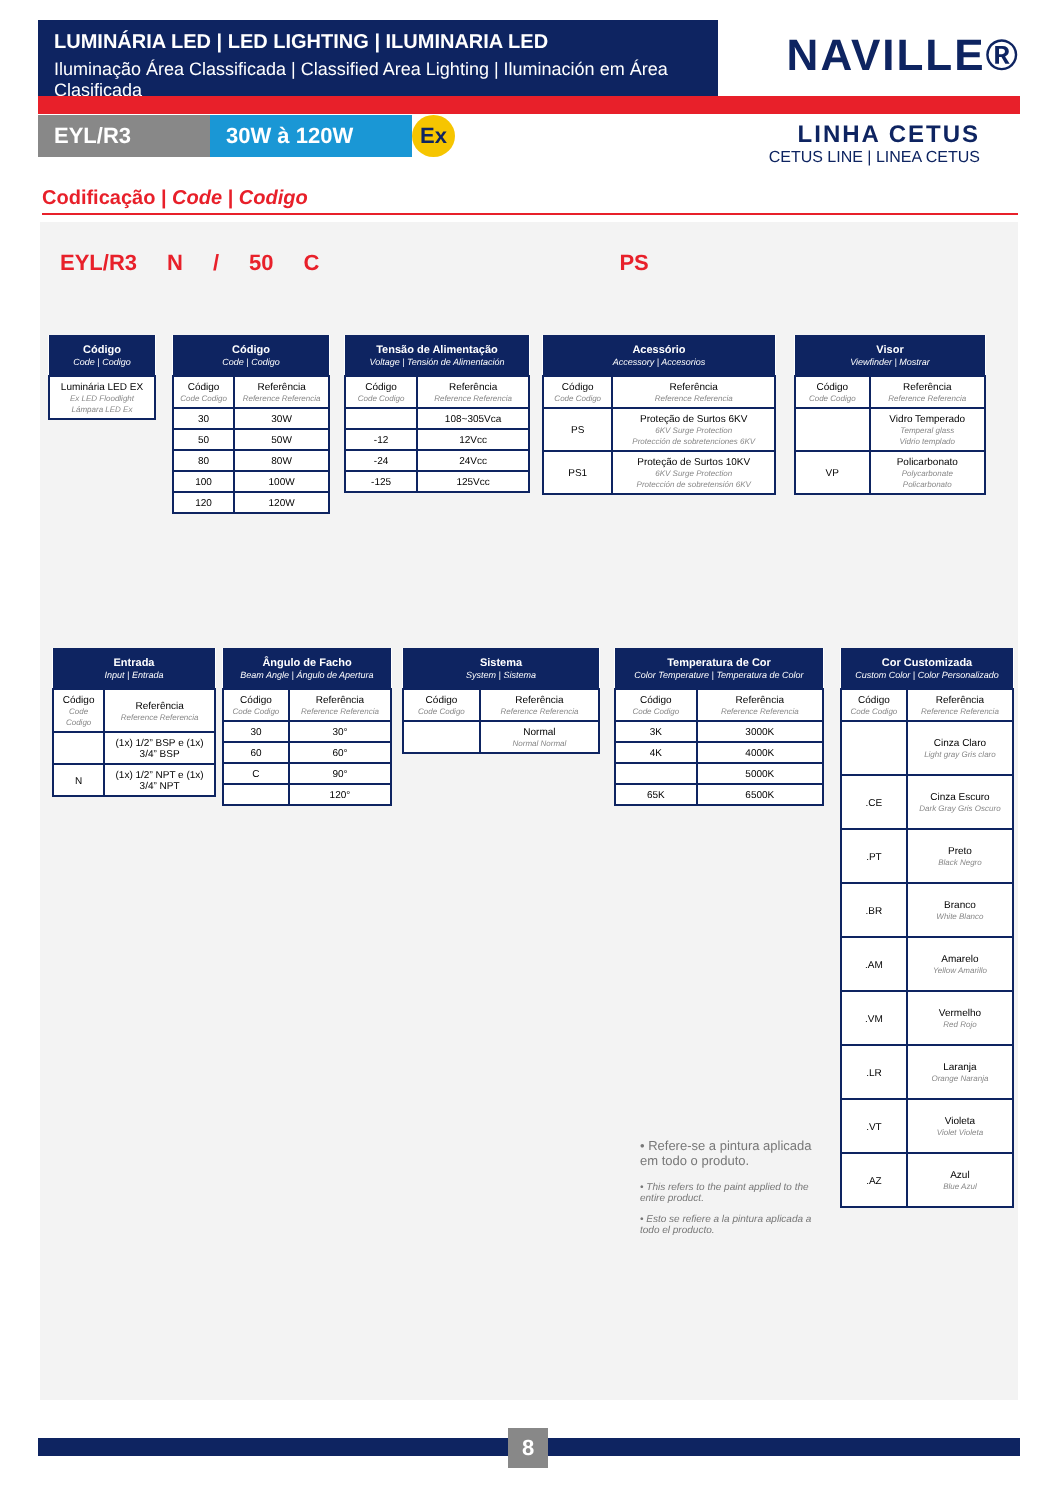LUMINÁRIA LED | LED LIGHTING | ILUMINARIA LED
Iluminação Área Classificada | Classified Area Lighting | Iluminación em Área Clasificada
NAVILLE®
EYL/R3 30W à 120W Ex
LINHA CETUS
CETUS LINE | LINEA CETUS
Codificação | Code | Codigo
EYL/R3 N / 50 C PS
| Código Code / Codigo |
| --- |
| Luminária LED EX Ex LED Floodlight Lámpara LED Ex |
| Código Code / Codigo | |
| --- | --- |
| Código Code Codigo | Referência Reference Referencia |
| 30 | 30W |
| 50 | 50W |
| 80 | 80W |
| 100 | 100W |
| 120 | 120W |
| Tensão de Alimentação Voltage / Tensión de Alimentación | |
| --- | --- |
| Código Code Codigo | Referência Reference Referencia |
| | 108~305Vca |
| -12 | 12Vcc |
| -24 | 24Vcc |
| -125 | 125Vcc |
| Acessório Accessory / Accesorios | |
| --- | --- |
| Código Code Codigo | Referência Reference Referencia |
| PS | Proteção de Surtos 6KV 6KV Surge Protection Protección de sobretenciones 6KV |
| PS1 | Proteção de Surtos 10KV 6KV Surge Protection Protección de sobretensión 6KV |
| Visor Viewfinder / Mostrar | |
| --- | --- |
| Código Code Codigo | Referência Reference Referencia |
| | Vidro Temperado Temperal glass Vidrio templado |
| VP | Policarbonato Polycarbonate Policarbonato |
| Entrada Input / Entrada | |
| --- | --- |
| Código Code Codigo | Referência Reference Referencia |
| | (1x) 1/2” BSP e (1x) 3/4” BSP |
| N | (1x) 1/2” NPT e (1x) 3/4” NPT |
| Ângulo de Facho Beam Angle / Ángulo de Apertura | |
| --- | --- |
| Código Code Codigo | Referência Reference Referencia |
| 30 | 30° |
| 60 | 60° |
| C | 90° |
| | 120° |
| Sistema System / Sistema | |
| --- | --- |
| Código Code Codigo | Referência Reference Referencia |
| | Normal Normal Normal |
| Temperatura de Cor Color Temperature / Temperatura de Color | |
| --- | --- |
| Código Code Codigo | Referência Reference Referencia |
| 3K | 3000K |
| 4K | 4000K |
| | 5000K |
| 65K | 6500K |
| Cor Customizada Custom Color / Color Personalizado | |
| --- | --- |
| Código Code Codigo | Referência Reference Referencia |
| | Cinza Claro Light gray Gris claro |
| .CE | Cinza Escuro Dark Gray Gris Oscuro |
| .PT | Preto Black Negro |
| .BR | Branco White Blanco |
| .AM | Amarelo Yellow Amarillo |
| .VM | Vermelho Red Rojo |
| .LR | Laranja Orange Naranja |
| .VT | Violeta Violet Violeta |
| .AZ | Azul Blue Azul |
• Refere-se a pintura aplicada em todo o produto.
• This refers to the paint applied to the entire product.
• Esto se refiere a la pintura aplicada a todo el producto.
8